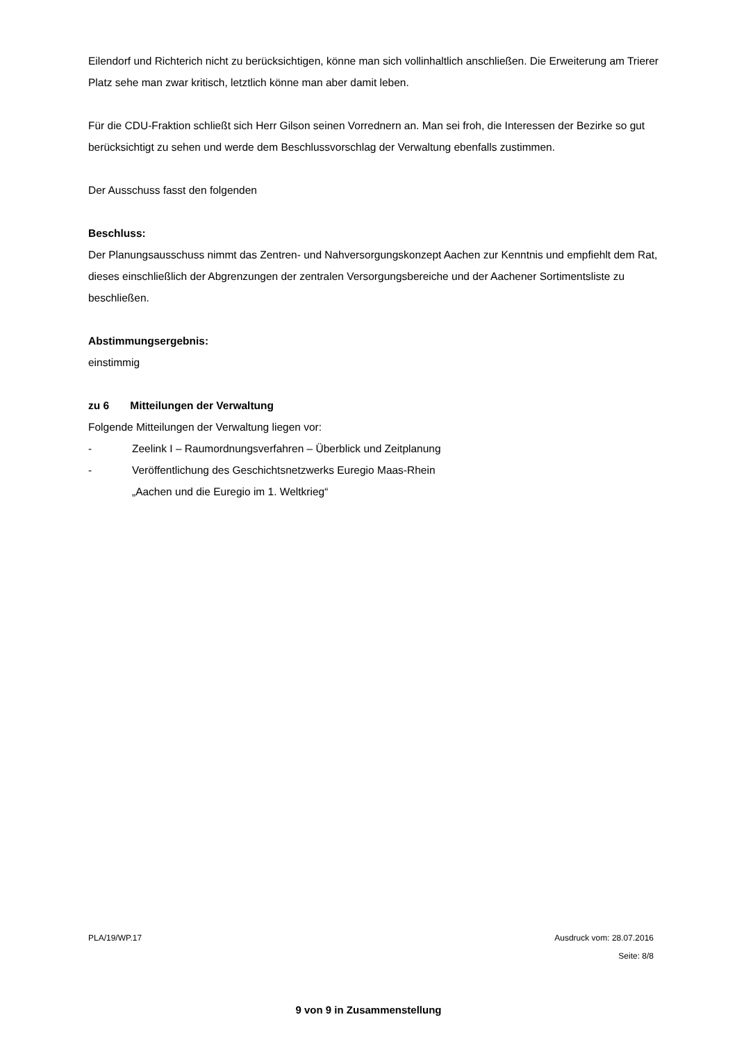Eilendorf und Richterich nicht zu berücksichtigen, könne man sich vollinhaltlich anschließen. Die Erweiterung am Trierer Platz sehe man zwar kritisch, letztlich könne man aber damit leben.
Für die CDU-Fraktion schließt sich Herr Gilson seinen Vorrednern an. Man sei froh, die Interessen der Bezirke so gut berücksichtigt zu sehen und werde dem Beschlussvorschlag der Verwaltung ebenfalls zustimmen.
Der Ausschuss fasst den folgenden
Beschluss:
Der Planungsausschuss nimmt das Zentren- und Nahversorgungskonzept Aachen zur Kenntnis und empfiehlt dem Rat, dieses einschließlich der Abgrenzungen der zentralen Versorgungsbereiche und der Aachener Sortimentsliste zu beschließen.
Abstimmungsergebnis:
einstimmig
zu 6 Mitteilungen der Verwaltung
Folgende Mitteilungen der Verwaltung liegen vor:
- Zeelink I – Raumordnungsverfahren – Überblick und Zeitplanung
- Veröffentlichung des Geschichtsnetzwerks Euregio Maas-Rhein
„Aachen und die Euregio im 1. Weltkrieg“
PLA/19/WP.17 Ausdruck vom: 28.07.2016
Seite: 8/8
9 von 9 in Zusammenstellung